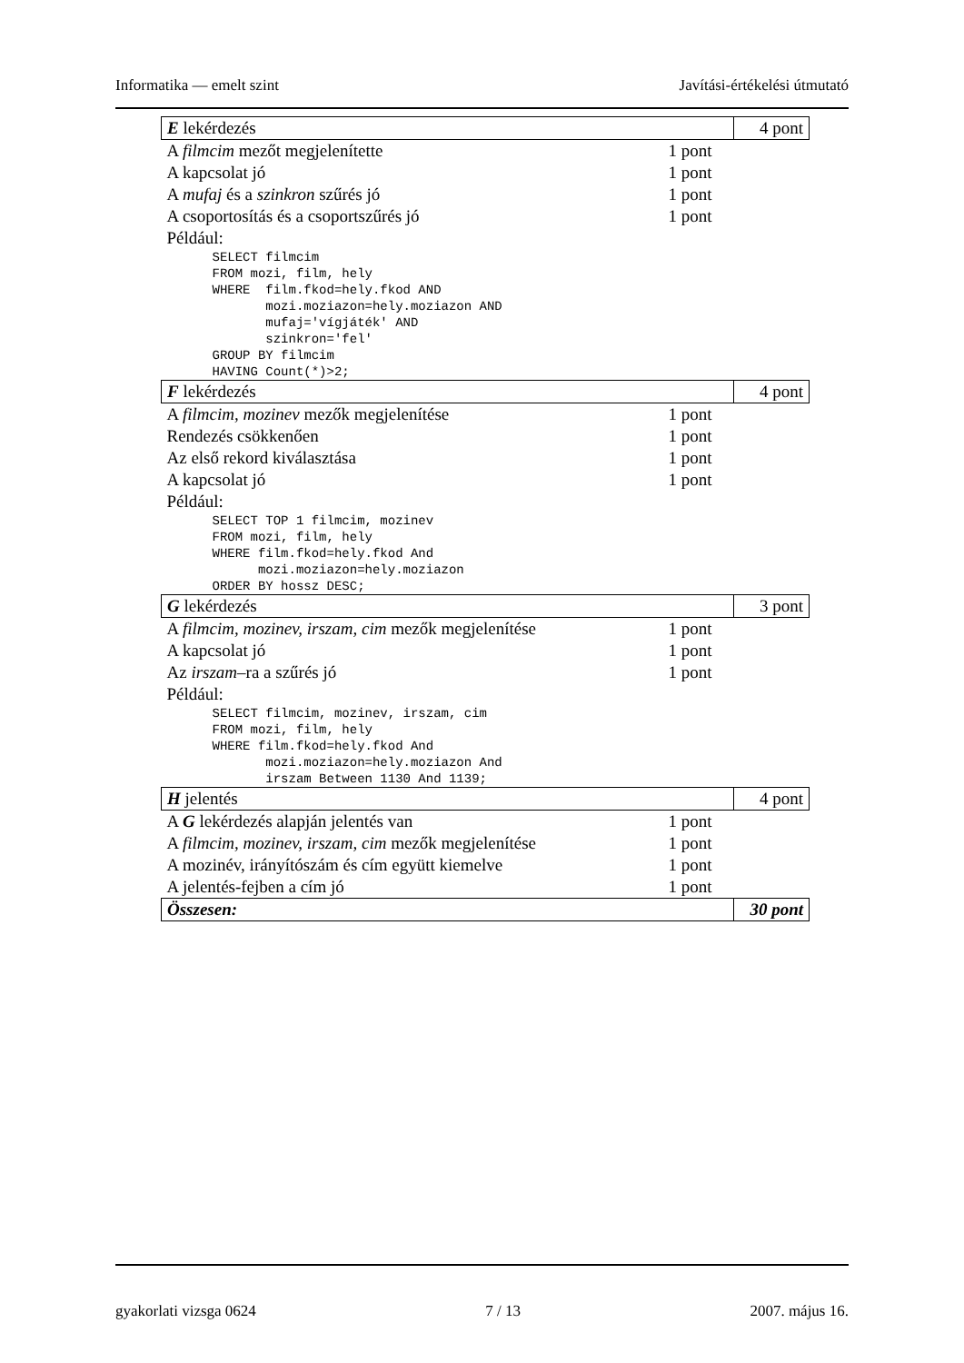Informatika — emelt szint Javítási-értékelési útmutató
| E lekérdezés | | 4 pont |
| A filmcim mezőt megjelenítette | 1 pont | |
| A kapcsolat jó | 1 pont | |
| A mufaj és a szinkron szűrés jó | 1 pont | |
| A csoportosítás és a csoportszűrés jó | 1 pont | |
| Például: SELECT filmcim FROM mozi, film, hely WHERE film.fkod=hely.fkod AND mozi.moziazon=hely.moziazon AND mufaj='vígjáték' AND szinkron='fel' GROUP BY filmcim HAVING Count(*)>2; | | |
| F lekérdezés | | 4 pont |
| A filmcim, mozinev mezők megjelenítése | 1 pont | |
| Rendezés csökkenően | 1 pont | |
| Az első rekord kiválasztása | 1 pont | |
| A kapcsolat jó | 1 pont | |
| Például: SELECT TOP 1 filmcim, mozinev FROM mozi, film, hely WHERE film.fkod=hely.fkod And mozi.moziazon=hely.moziazon ORDER BY hossz DESC; | | |
| G lekérdezés | | 3 pont |
| A filmcim, mozinev, irszam, cim mezők megjelenítése | 1 pont | |
| A kapcsolat jó | 1 pont | |
| Az irszam –ra a szűrés jó | 1 pont | |
| Például: SELECT filmcim, mozinev, irszam, cim FROM mozi, film, hely WHERE film.fkod=hely.fkod And mozi.moziazon=hely.moziazon And irszam Between 1130 And 1139; | | |
| H jelentés | | 4 pont |
| A G lekérdezés alapján jelentés van | 1 pont | |
| A filmcim, mozinev, irszam, cim mezők megjelenítése | 1 pont | |
| A mozinév, irányítószám és cím együtt kiemelve | 1 pont | |
| A jelentés-fejben a cím jó | 1 pont | |
| Összesen: | | 30 pont |
gyakorlati vizsga 0624 7 / 13 2007. május 16.